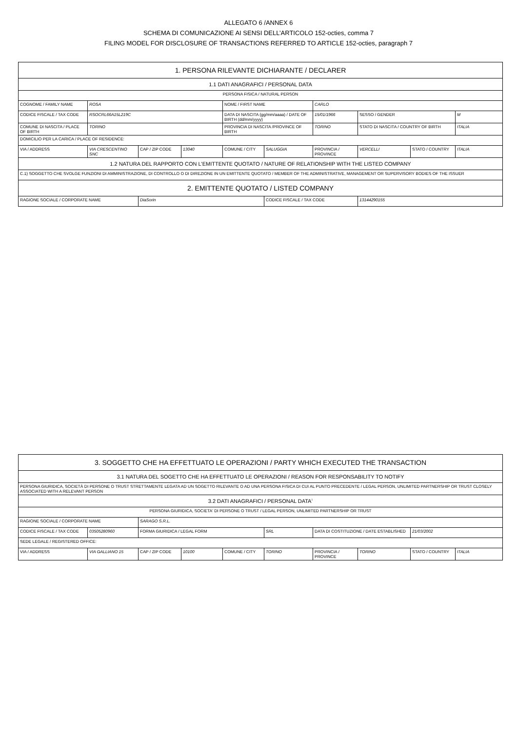ALLEGATO 6 /ANNEX 6
SCHEMA DI COMUNICAZIONE AI SENSI DELL’ARTICOLO 152-octies, comma 7
FILING MODEL FOR DISCLOSURE OF TRANSACTIONS REFERRED TO ARTICLE 152-octies, paragraph 7
| 1. PERSONA RILEVANTE DICHIARANTE / DECLARER | | | | | | | | | |
| 1.1 DATI ANAGRAFICI / PERSONAL DATA | | | | | | | | | |
| PERSONA FISICA / NATURAL PERSON | | | | | | | | | |
| COGNOME / FAMILY NAME | ROSA | | | NOME / FIRST NAME | | CARLO | | | |
| CODICE FISCALE / TAX CODE | RSOCRL66A15L219C | | | DATA DI NASCITA (gg/mm/aaaa) / DATE OF BIRTH (dd/mm/yyyy) | | 15/01/1966 | SESSO / GENDER | | M |
| COMUNE DI NASCITA / PLACE OF BIRTH | TORINO | | | PROVINCIA DI NASCITA /PROVINCE OF BIRTH | | TORINO | STATO DI NASCITA / COUNTRY OF BIRTH | | ITALIA |
| DOMICILIO PER LA CARICA / PLACE OF RESIDENCE: | | | | | | | | | |
| VIA / ADDRESS | VIA CRESCENTINO SNC | CAP / ZIP CODE | 13040 | COMUNE / CITY | SALUGGIA | PROVINCIA / PROVINCE | VERCELLI | STATO / COUNTRY | ITALIA |
| 1.2 NATURA DEL RAPPORTO CON L'EMITTENTE QUOTATO / NATURE OF RELATIONSHIP WITH THE LISTED COMPANY | | | | | | | | | |
| C.1) SOGGETTO CHE SVOLGE FUNZIONI DI AMMINISTRAZIONE, DI CONTROLLO O DI DIREZIONE IN UN EMITTENTE QUOTATO / MEMBER OF THE ADMINISTRATIVE, MANAGEMENT OR SUPERVISORY BODIES OF THE ISSUER | | | | | | | | | |
| 2. EMITTENTE QUOTATO / LISTED COMPANY | | | | | | | | | |
| RAGIONE SOCIALE / CORPORATE NAME | | DiaSorin | | | CODICE FISCALE / TAX CODE | | 13144290155 | | |
| 3. SOGGETTO CHE HA EFFETTUATO LE OPERAZIONI / PARTY WHICH EXECUTED THE TRANSACTION | | | | | | | | | |
| 3.1 NATURA DEL SOGETTO CHE HA EFFETTUATO LE OPERAZIONI / REASON FOR RESPONSABILITY TO NOTIFY | | | | | | | | | |
| PERSONA GIURIDICA, SOCIETÀ DI PERSONE O TRUST STRETTAMENTE LEGATA AD UN SOGETTO RILEVANTE O AD UNA PERSONA FISICA DI CUI AL PUNTO PRECEDENTE / LEGAL PERSON, UNLIMITED PARTNERSHIP OR TRUST CLOSELY ASSOCIATED WITH A RELEVANT PERSON | | | | | | | | | |
| 3.2 DATI ANAGRAFICI / PERSONAL DATA<sup>1</sup> | | | | | | | | | |
| PERSONA GIURIDICA, SOCIETA' DI PERSONE O TRUST / LEGAL PERSON, UNLIMITED PARTNERSHIP OR TRUST | | | | | | | | | |
| RAGIONE SOCIALE / CORPORATE NAME | | SARAGO S.R.L. | | | | | | | |
| CODICE FISCALE / TAX CODE | 03505280960 | FORMA GIURIDICA / LEGAL FORM | | | SRL | DATA DI COSTITUZIONE / DATE ESTABLISHED | | 21/03/2002 | |
| SEDE LEGALE / REGISTERED OFFICE: | | | | | | | | | |
| VIA / ADDRESS | VIA GALLIANO 15 | CAP / ZIP CODE | 10100 | COMUNE / CITY | TORINO | PROVINCIA / PROVINCE | TORINO | STATO / COUNTRY | ITALIA |